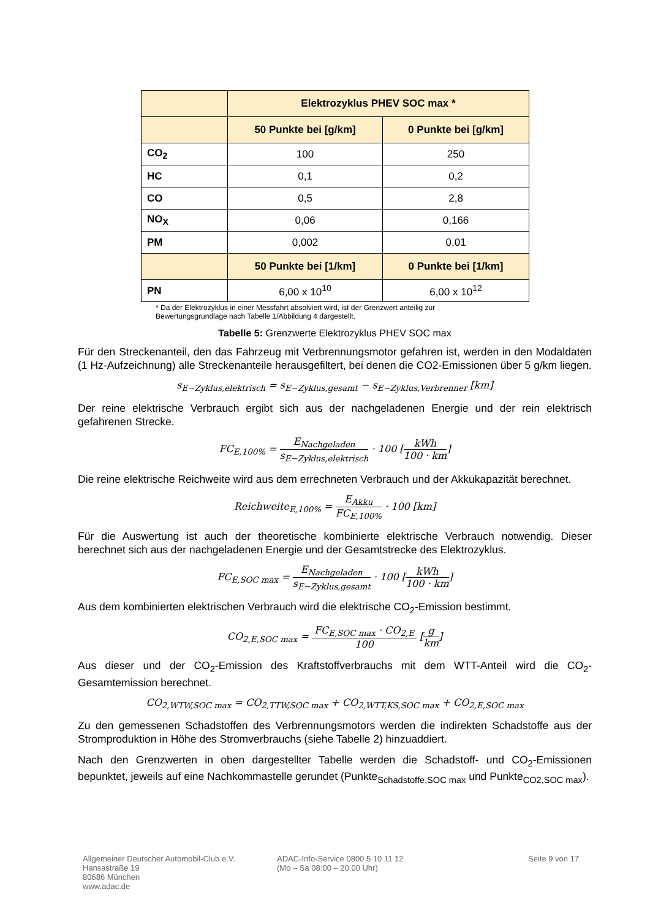| | Elektrozyklus PHEV SOC max * | |
| --- | --- | --- |
| | 50 Punkte bei [g/km] | 0 Punkte bei [g/km] |
| CO<sub>2</sub> | 100 | 250 |
| HC | 0,1 | 0,2 |
| CO | 0,5 | 2,8 |
| NO<sub>X</sub> | 0,06 | 0,166 |
| PM | 0,002 | 0,01 |
| | 50 Punkte bei [1/km] | 0 Punkte bei [1/km] |
| PN | 6,00 x 10<sup>10</sup> | 6,00 x 10<sup>12</sup> |
* Da der Elektrozyklus in einer Messfahrt absolviert wird, ist der Grenzwert anteilig zur
Bewertungsgrundlage nach Tabelle 1/Abbildung 4 dargestellt.
Tabelle 5: Grenzwerte Elektrozyklus PHEV SOC max
Für den Streckenanteil, den das Fahrzeug mit Verbrennungsmotor gefahren ist, werden in den Modaldaten (1 Hz-Aufzeichnung) alle Streckenanteile herausgefiltert, bei denen die CO2-Emissionen über 5 g/km liegen.
s<sub>E−Zyklus,elektrisch</sub> = s<sub>E−Zyklus,gesamt</sub> − s<sub>E−Zyklus,Verbrenner</sub> [km]
Der reine elektrische Verbrauch ergibt sich aus der nachgeladenen Energie und der rein elektrisch gefahrenen Strecke.
FC<sub>E,100%</sub> = E<sub>Nachgeladen</sub> s<sub>E−Zyklus,elektrisch</sub> · 100 [kWh 100 · km]
Die reine elektrische Reichweite wird aus dem errechneten Verbrauch und der Akkukapazität berechnet.
Reichweite<sub>E,100%</sub> = E<sub>Akku</sub> FC<sub>E,100%</sub> · 100 [km]
Für die Auswertung ist auch der theoretische kombinierte elektrische Verbrauch notwendig. Dieser berechnet sich aus der nachgeladenen Energie und der Gesamtstrecke des Elektrozyklus.
FC<sub>E,SOC max</sub> = E<sub>Nachgeladen</sub> s<sub>E−Zyklus,gesamt</sub> · 100 [kWh 100 · km]
Aus dem kombinierten elektrischen Verbrauch wird die elektrische CO<sub>2</sub>-Emission bestimmt.
CO<sub>2,E,SOC max</sub> = FC<sub>E,SOC max</sub> · CO<sub>2,E</sub> 100 [g km]
Aus dieser und der CO<sub>2</sub>-Emission des Kraftstoffverbrauchs mit dem WTT-Anteil wird die CO<sub>2</sub>-Gesamtemission berechnet.
CO<sub>2,WTW,SOC max</sub> = CO<sub>2,TTW,SOC max</sub> + CO<sub>2,WTT,KS,SOC max</sub> + CO<sub>2,E,SOC max</sub>
Zu den gemessenen Schadstoffen des Verbrennungsmotors werden die indirekten Schadstoffe aus der Stromproduktion in Höhe des Stromverbrauchs (siehe Tabelle 2) hinzuaddiert.
Nach den Grenzwerten in oben dargestellter Tabelle werden die Schadstoff- und CO<sub>2</sub>-Emissionen bepunktet, jeweils auf eine Nachkommastelle gerundet (Punkte<sub>Schadstoffe,SOC max</sub> und Punkte<sub>CO2,SOC max</sub>).
Allgemeiner Deutscher Automobil-Club e.V.
Hansastraße 19
80686 München
www.adac.de
ADAC-Info-Service 0800 5 10 11 12
(Mo – Sa 08:00 – 20.00 Uhr)
Seite 9 von 17